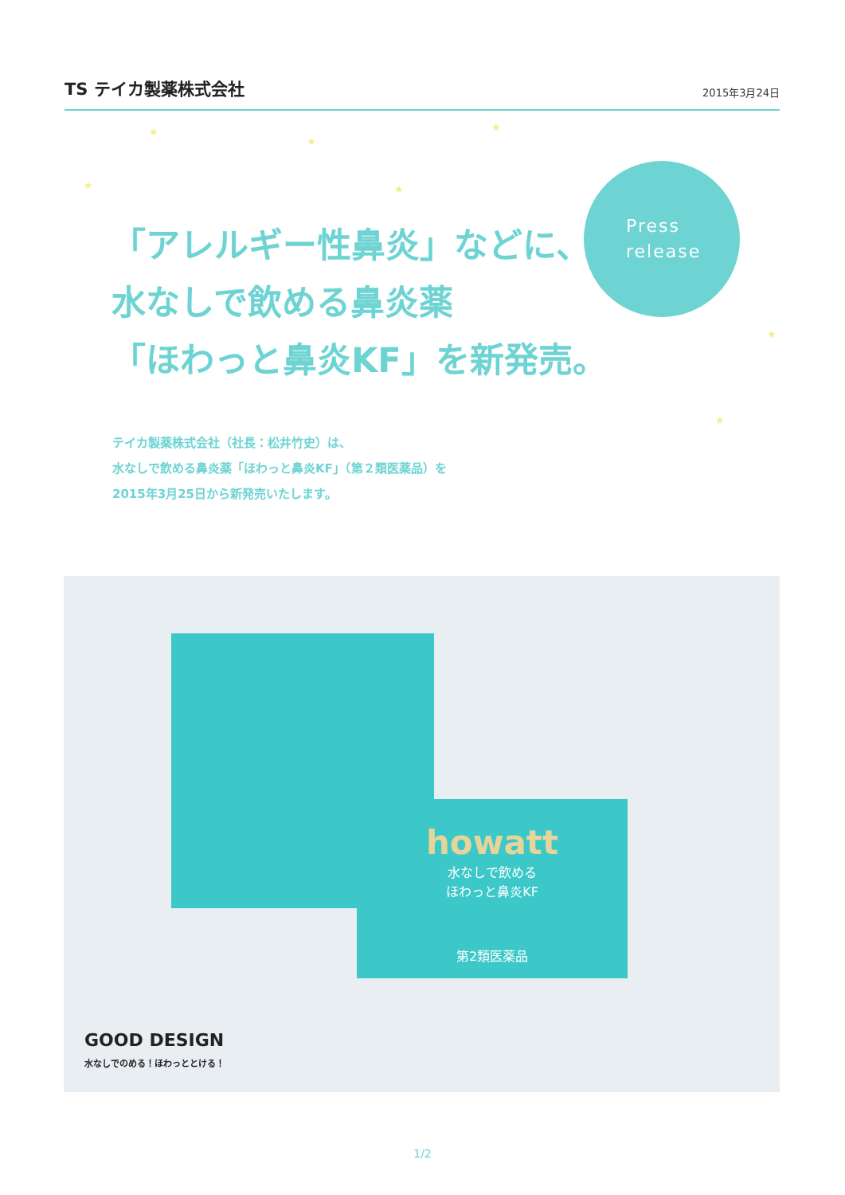TS テイカ製薬株式会社
2015年3月24日
★
★
★
★ ★
★
★
Press
release
「アレルギー性鼻炎」などに、
水なしで飲める鼻炎薬
「ほわっと鼻炎KF」を新発売。
テイカ製薬株式会社（社長：松井竹史）は、
水なしで飲める鼻炎薬「ほわっと鼻炎KF」（第２類医薬品）を
2015年3月25日から新発売いたします。
howatt
水なしで飲める
ほわっと鼻炎KF
第2類医薬品
GOOD DESIGN
水なしでのめる！ほわっととける！
1/2